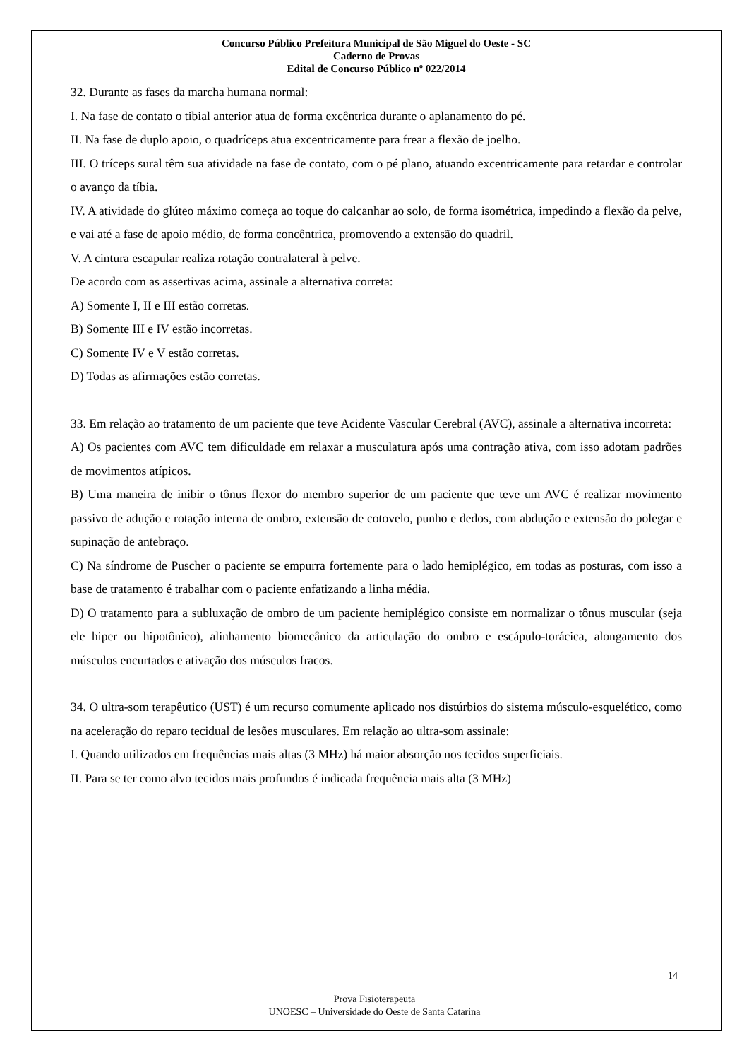Concurso Público Prefeitura Municipal de São Miguel do Oeste - SC
Caderno de Provas
Edital de Concurso Público nº 022/2014
32. Durante as fases da marcha humana normal:
I. Na fase de contato o tibial anterior atua de forma excêntrica durante o aplanamento do pé.
II. Na fase de duplo apoio, o quadríceps atua excentricamente para frear a flexão de joelho.
III. O tríceps sural têm sua atividade na fase de contato, com o pé plano, atuando excentricamente para retardar e controlar o avanço da tíbia.
IV. A atividade do glúteo máximo começa ao toque do calcanhar ao solo, de forma isométrica, impedindo a flexão da pelve, e vai até a fase de apoio médio, de forma concêntrica, promovendo a extensão do quadril.
V. A cintura escapular realiza rotação contralateral à pelve.
De acordo com as assertivas acima, assinale a alternativa correta:
A) Somente I, II e III estão corretas.
B) Somente III e IV estão incorretas.
C) Somente IV e V estão corretas.
D) Todas as afirmações estão corretas.
33. Em relação ao tratamento de um paciente que teve Acidente Vascular Cerebral (AVC), assinale a alternativa incorreta:
A) Os pacientes com AVC tem dificuldade em relaxar a musculatura após uma contração ativa, com isso adotam padrões de movimentos atípicos.
B) Uma maneira de inibir o tônus flexor do membro superior de um paciente que teve um AVC é realizar movimento passivo de adução e rotação interna de ombro, extensão de cotovelo, punho e dedos, com abdução e extensão do polegar e supinação de antebraço.
C) Na síndrome de Puscher o paciente se empurra fortemente para o lado hemiplégico, em todas as posturas, com isso a base de tratamento é trabalhar com o paciente enfatizando a linha média.
D) O tratamento para a subluxação de ombro de um paciente hemiplégico consiste em normalizar o tônus muscular (seja ele hiper ou hipotônico), alinhamento biomecânico da articulação do ombro e escápulo-torácica, alongamento dos músculos encurtados e ativação dos músculos fracos.
34. O ultra-som terapêutico (UST) é um recurso comumente aplicado nos distúrbios do sistema músculo-esquelético, como na aceleração do reparo tecidual de lesões musculares. Em relação ao ultra-som assinale:
I. Quando utilizados em frequências mais altas (3 MHz) há maior absorção nos tecidos superficiais.
II. Para se ter como alvo tecidos mais profundos é indicada frequência mais alta (3 MHz)
14
Prova Fisioterapeuta
UNOESC – Universidade do Oeste de Santa Catarina